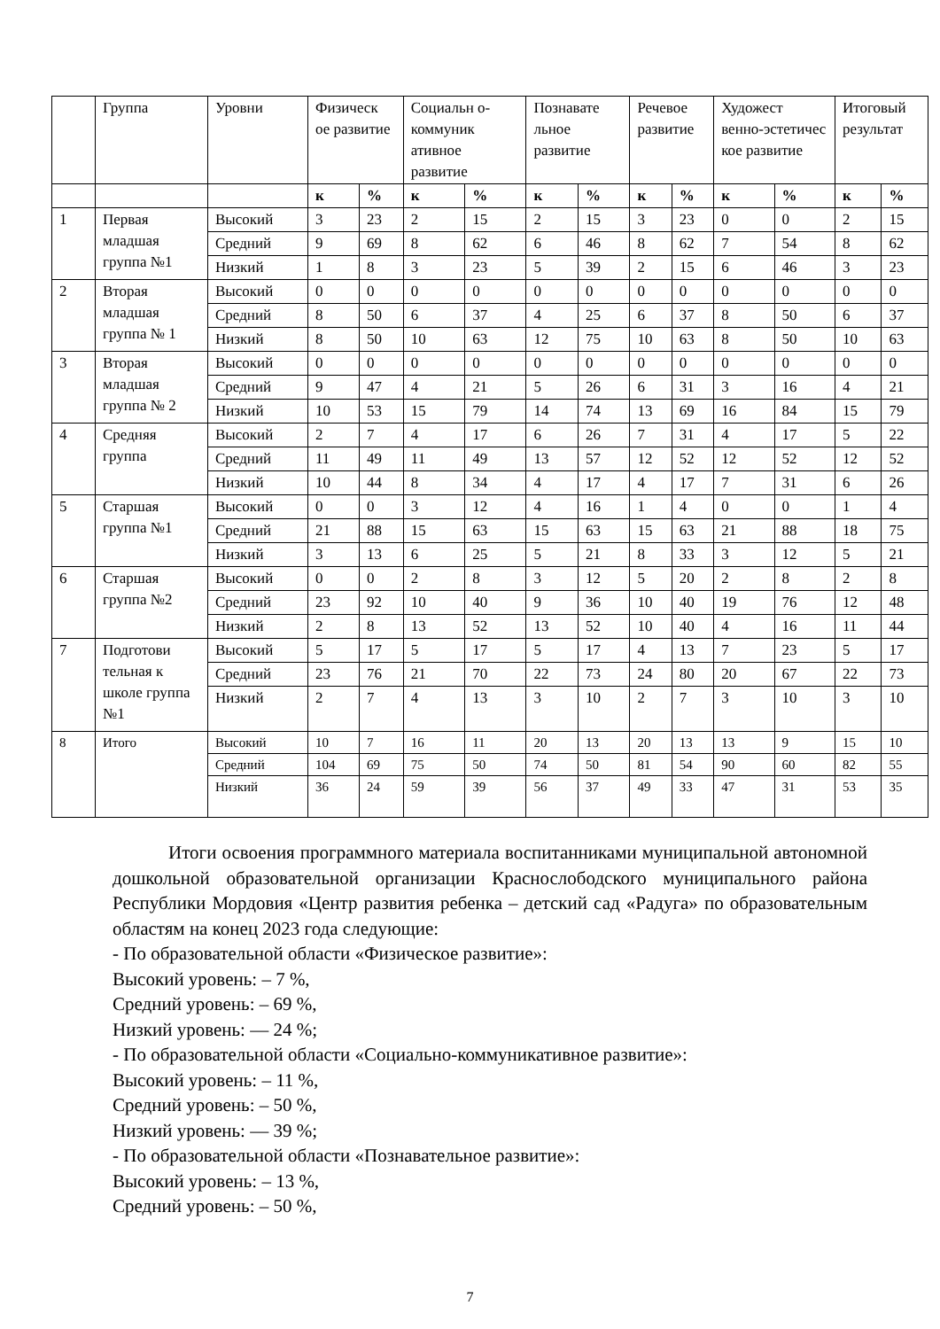| | Группа | Уровни | Физическ ое развитие | | Социальн о-коммуник ативное развитие | | Познавате льное развитие | | Речевое развитие | | Художест венно-эстетичес кое развитие | | Итоговый результат | |
| --- | --- | --- | --- | --- | --- | --- | --- | --- | --- | --- | --- | --- | --- | --- |
| | | | к | % | к | % | к | % | к | % | к | % | к | % |
| 1 | Первая младшая группа №1 | Высокий | 3 | 23 | 2 | 15 | 2 | 15 | 3 | 23 | 0 | 0 | 2 | 15 |
| | | Средний | 9 | 69 | 8 | 62 | 6 | 46 | 8 | 62 | 7 | 54 | 8 | 62 |
| | | Низкий | 1 | 8 | 3 | 23 | 5 | 39 | 2 | 15 | 6 | 46 | 3 | 23 |
| 2 | Вторая младшая группа № 1 | Высокий | 0 | 0 | 0 | 0 | 0 | 0 | 0 | 0 | 0 | 0 | 0 | 0 |
| | | Средний | 8 | 50 | 6 | 37 | 4 | 25 | 6 | 37 | 8 | 50 | 6 | 37 |
| | | Низкий | 8 | 50 | 10 | 63 | 12 | 75 | 10 | 63 | 8 | 50 | 10 | 63 |
| 3 | Вторая младшая группа № 2 | Высокий | 0 | 0 | 0 | 0 | 0 | 0 | 0 | 0 | 0 | 0 | 0 | 0 |
| | | Средний | 9 | 47 | 4 | 21 | 5 | 26 | 6 | 31 | 3 | 16 | 4 | 21 |
| | | Низкий | 10 | 53 | 15 | 79 | 14 | 74 | 13 | 69 | 16 | 84 | 15 | 79 |
| 4 | Средняя группа | Высокий | 2 | 7 | 4 | 17 | 6 | 26 | 7 | 31 | 4 | 17 | 5 | 22 |
| | | Средний | 11 | 49 | 11 | 49 | 13 | 57 | 12 | 52 | 12 | 52 | 12 | 52 |
| | | Низкий | 10 | 44 | 8 | 34 | 4 | 17 | 4 | 17 | 7 | 31 | 6 | 26 |
| 5 | Старшая группа №1 | Высокий | 0 | 0 | 3 | 12 | 4 | 16 | 1 | 4 | 0 | 0 | 1 | 4 |
| | | Средний | 21 | 88 | 15 | 63 | 15 | 63 | 15 | 63 | 21 | 88 | 18 | 75 |
| | | Низкий | 3 | 13 | 6 | 25 | 5 | 21 | 8 | 33 | 3 | 12 | 5 | 21 |
| 6 | Старшая группа №2 | Высокий | 0 | 0 | 2 | 8 | 3 | 12 | 5 | 20 | 2 | 8 | 2 | 8 |
| | | Средний | 23 | 92 | 10 | 40 | 9 | 36 | 10 | 40 | 19 | 76 | 12 | 48 |
| | | Низкий | 2 | 8 | 13 | 52 | 13 | 52 | 10 | 40 | 4 | 16 | 11 | 44 |
| 7 | Подготови тельная к школе группа №1 | Высокий | 5 | 17 | 5 | 17 | 5 | 17 | 4 | 13 | 7 | 23 | 5 | 17 |
| | | Средний | 23 | 76 | 21 | 70 | 22 | 73 | 24 | 80 | 20 | 67 | 22 | 73 |
| | | Низкий | 2 | 7 | 4 | 13 | 3 | 10 | 2 | 7 | 3 | 10 | 3 | 10 |
| 8 | Итого | Высокий | 10 | 7 | 16 | 11 | 20 | 13 | 20 | 13 | 13 | 9 | 15 | 10 |
| | | Средний | 104 | 69 | 75 | 50 | 74 | 50 | 81 | 54 | 90 | 60 | 82 | 55 |
| | | Низкий | 36 | 24 | 59 | 39 | 56 | 37 | 49 | 33 | 47 | 31 | 53 | 35 |
Итоги освоения программного материала воспитанниками муниципальной автономной дошкольной образовательной организации Краснослободского муниципального района Республики Мордовия «Центр развития ребенка – детский сад «Радуга» по образовательным областям на конец 2023 года следующие:
- По образовательной области «Физическое развитие»:
Высокий уровень: – 7 %,
Средний уровень: – 69 %,
Низкий уровень: — 24 %;
- По образовательной области «Социально-коммуникативное развитие»:
Высокий уровень: – 11 %,
Средний уровень: – 50 %,
Низкий уровень: — 39 %;
- По образовательной области «Познавательное развитие»:
Высокий уровень: – 13 %,
Средний уровень: – 50 %,
7